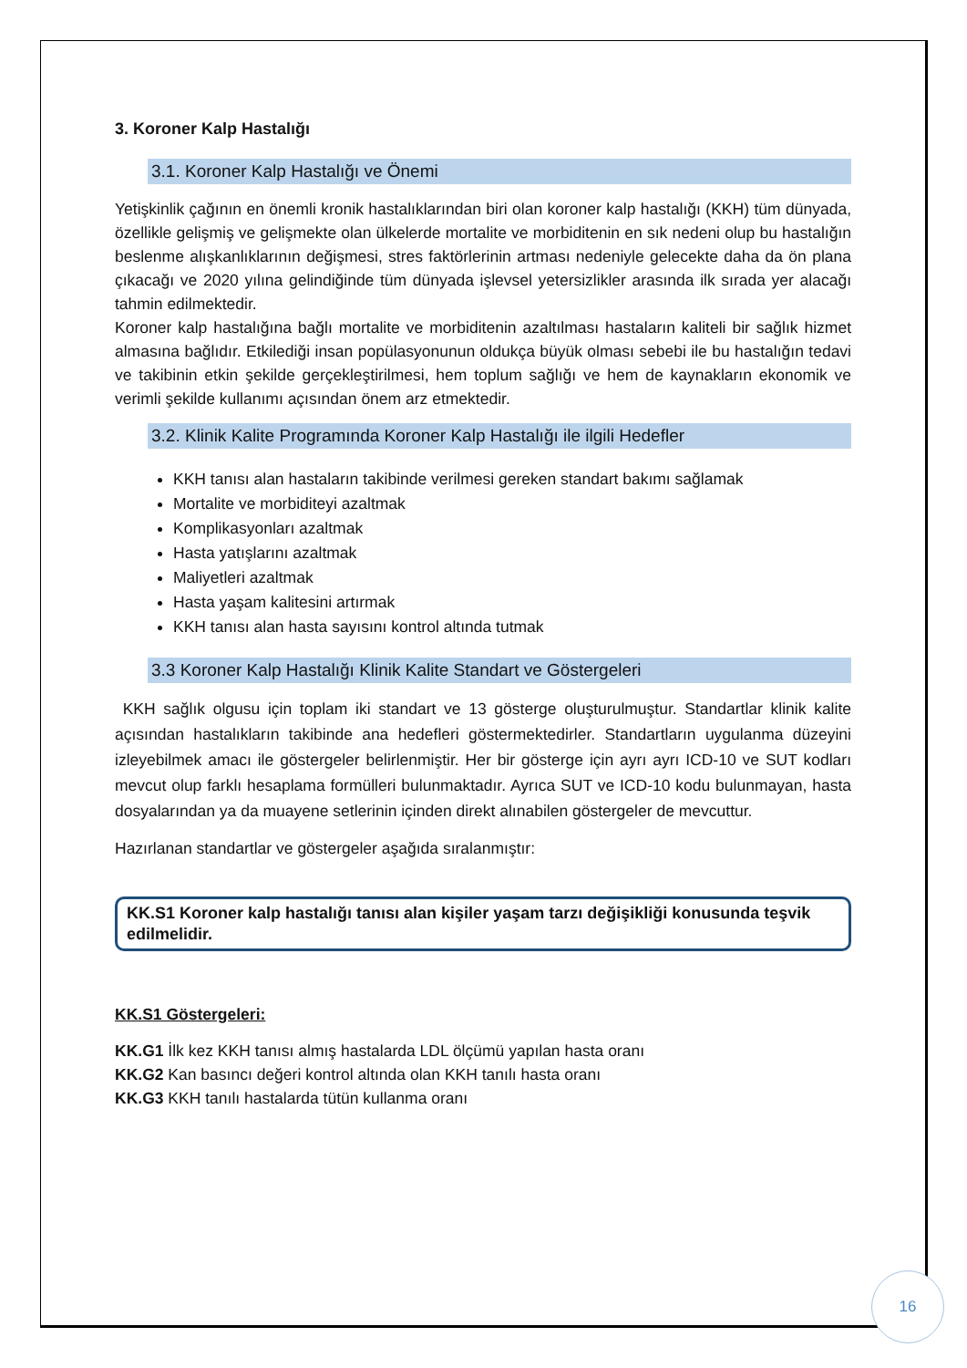3. Koroner Kalp Hastalığı
3.1. Koroner Kalp Hastalığı ve Önemi
Yetişkinlik çağının en önemli kronik hastalıklarından biri olan koroner kalp hastalığı (KKH) tüm dünyada, özellikle gelişmiş ve gelişmekte olan ülkelerde mortalite ve morbiditenin en sık nedeni olup bu hastalığın beslenme alışkanlıklarının değişmesi, stres faktörlerinin artması nedeniyle gelecekte daha da ön plana çıkacağı ve 2020 yılına gelindiğinde tüm dünyada işlevsel yetersizlikler arasında ilk sırada yer alacağı tahmin edilmektedir.
Koroner kalp hastalığına bağlı mortalite ve morbiditenin azaltılması hastaların kaliteli bir sağlık hizmet almasına bağlıdır. Etkilediği insan popülasyonunun oldukça büyük olması sebebi ile bu hastalığın tedavi ve takibinin etkin şekilde gerçekleştirilmesi, hem toplum sağlığı ve hem de kaynakların ekonomik ve verimli şekilde kullanımı açısından önem arz etmektedir.
3.2. Klinik Kalite Programında Koroner Kalp Hastalığı ile ilgili Hedefler
KKH tanısı alan hastaların takibinde verilmesi gereken standart bakımı sağlamak
Mortalite ve morbiditeyi azaltmak
Komplikasyonları azaltmak
Hasta yatışlarını azaltmak
Maliyetleri azaltmak
Hasta yaşam kalitesini artırmak
KKH tanısı alan hasta sayısını kontrol altında tutmak
3.3 Koroner Kalp Hastalığı Klinik Kalite Standart ve Göstergeleri
KKH sağlık olgusu için toplam iki standart ve 13 gösterge oluşturulmuştur. Standartlar klinik kalite açısından hastalıkların takibinde ana hedefleri göstermektedirler. Standartların uygulanma düzeyini izleyebilmek amacı ile göstergeler belirlenmiştir. Her bir gösterge için ayrı ayrı ICD-10 ve SUT kodları mevcut olup farklı hesaplama formülleri bulunmaktadır. Ayrıca SUT ve ICD-10 kodu bulunmayan, hasta dosyalarından ya da muayene setlerinin içinden direkt alınabilen göstergeler de mevcuttur.
Hazırlanan standartlar ve göstergeler aşağıda sıralanmıştır:
KK.S1 Koroner kalp hastalığı tanısı alan kişiler yaşam tarzı değişikliği konusunda teşvik edilmelidir.
KK.S1 Göstergeleri:
KK.G1 İlk kez KKH tanısı almış hastalarda LDL ölçümü yapılan hasta oranı
KK.G2 Kan basıncı değeri kontrol altında olan KKH tanılı hasta oranı
KK.G3 KKH tanılı hastalarda tütün kullanma oranı
16